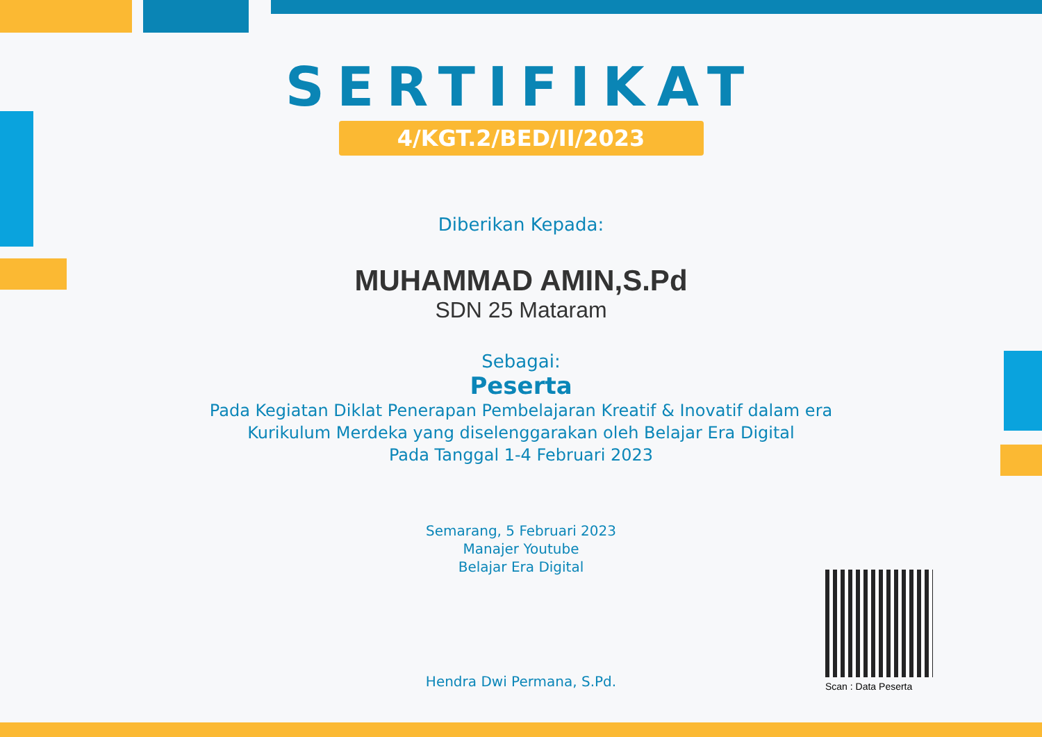SERTIFIKAT
4/KGT.2/BED/II/2023
Diberikan Kepada:
MUHAMMAD AMIN,S.Pd
SDN 25 Mataram
Sebagai:
Peserta
Pada Kegiatan Diklat Penerapan Pembelajaran Kreatif & Inovatif dalam era
Kurikulum Merdeka yang diselenggarakan oleh Belajar Era Digital
Pada Tanggal 1-4 Februari 2023
Semarang, 5 Februari 2023
Manajer Youtube
Belajar Era Digital
Hendra Dwi Permana, S.Pd.
Scan : Data Peserta